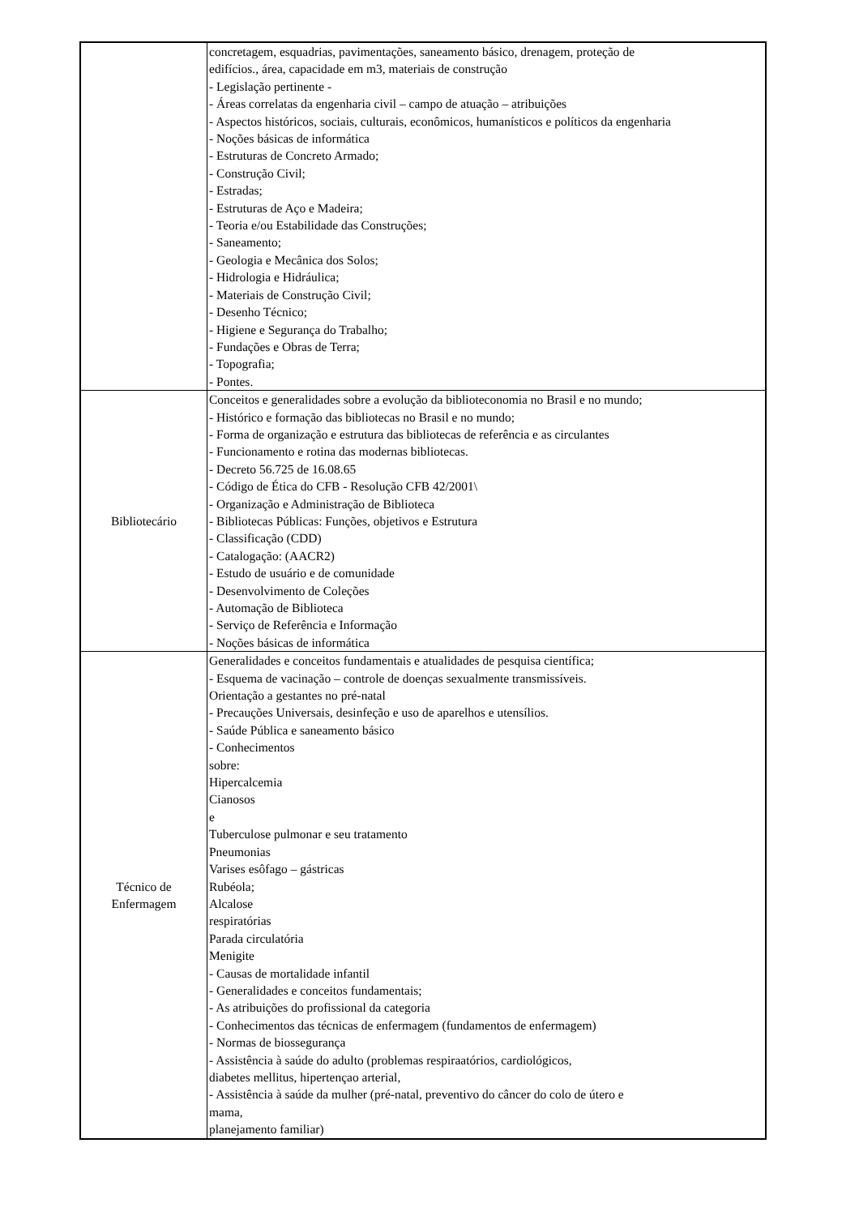| | concretagem, esquadrias, pavimentações, saneamento básico, drenagem, proteção de edifícios., área, capacidade em m3, materiais de construção - Legislação pertinente - - Áreas correlatas da engenharia civil – campo de atuação – atribuições - Aspectos históricos, sociais, culturais, econômicos, humanísticos e políticos da engenharia - Noções básicas de informática - Estruturas de Concreto Armado; - Construção Civil; - Estradas; - Estruturas de Aço e Madeira; - Teoria e/ou Estabilidade das Construções; - Saneamento; - Geologia e Mecânica dos Solos; - Hidrologia e Hidráulica; - Materiais de Construção Civil; - Desenho Técnico; - Higiene e Segurança do Trabalho; - Fundações e Obras de Terra; - Topografia; - Pontes. |
| Bibliotecário | Conceitos e generalidades sobre a evolução da biblioteconomia no Brasil e no mundo; - Histórico e formação das bibliotecas no Brasil e no mundo; - Forma de organização e estrutura das bibliotecas de referência e as circulantes - Funcionamento e rotina das modernas bibliotecas. - Decreto 56.725 de 16.08.65 - Código de Ética do CFB - Resolução CFB 42/2001\ - Organização e Administração de Biblioteca - Bibliotecas Públicas: Funções, objetivos e Estrutura - Classificação (CDD) - Catalogação: (AACR2) - Estudo de usuário e de comunidade - Desenvolvimento de Coleções - Automação de Biblioteca - Serviço de Referência e Informação - Noções básicas de informática |
| Técnico de Enfermagem | Generalidades e conceitos fundamentais e atualidades de pesquisa científica; - Esquema de vacinação – controle de doenças sexualmente transmissíveis. Orientação a gestantes no pré-natal - Precauções Universais, desinfeção e uso de aparelhos e utensílios. - Saúde Pública e saneamento básico - Conhecimentos sobre: Hipercalcemia Cianosos e Tuberculose pulmonar e seu tratamento Pneumonias Varises esôfago – gástricas Rubéola; Alcalose respiratórias Parada circulatória Menigite - Causas de mortalidade infantil - Generalidades e conceitos fundamentais; - As atribuições do profissional da categoria - Conhecimentos das técnicas de enfermagem (fundamentos de enfermagem) - Normas de biossegurança - Assistência à saúde do adulto (problemas respiraatórios, cardiológicos, diabetes mellitus, hipertençao arterial, - Assistência à saúde da mulher (pré-natal, preventivo do câncer do colo de útero e mama, planejamento familiar) |